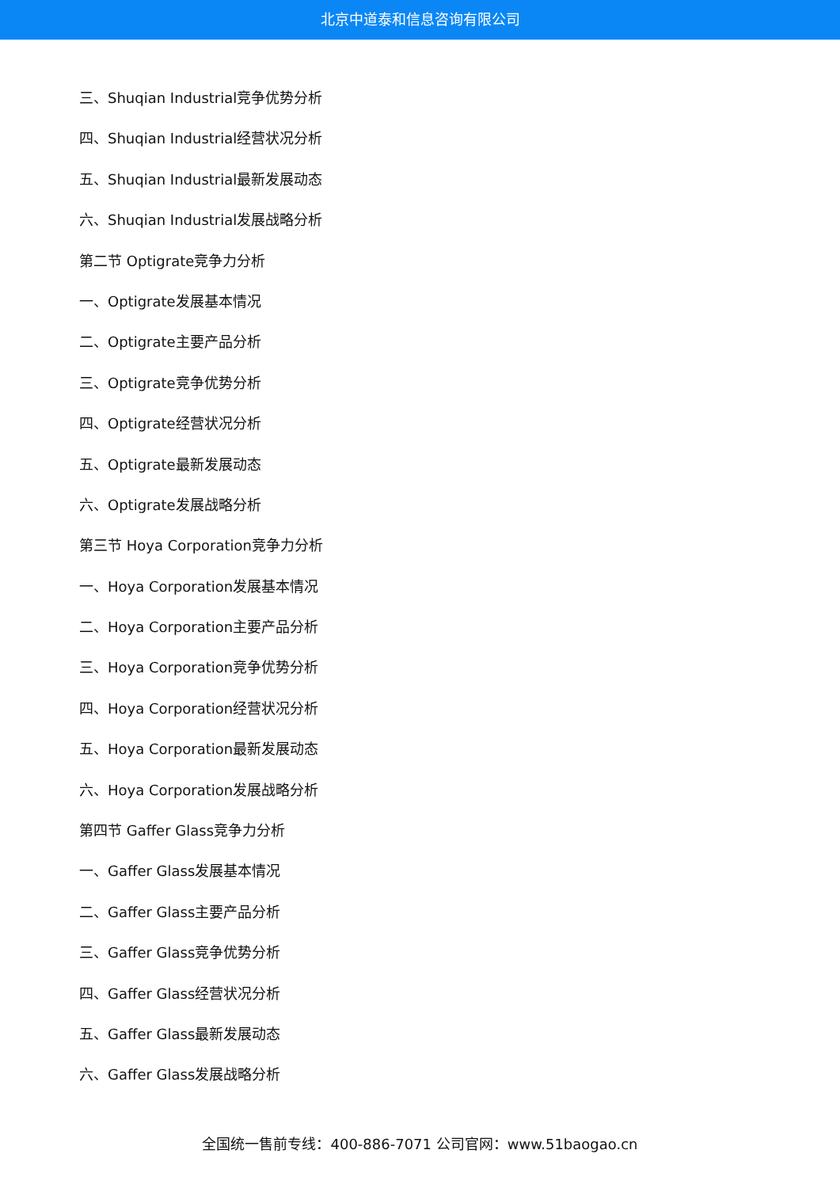北京中道泰和信息咨询有限公司
三、Shuqian Industrial竞争优势分析
四、Shuqian Industrial经营状况分析
五、Shuqian Industrial最新发展动态
六、Shuqian Industrial发展战略分析
第二节 Optigrate竞争力分析
一、Optigrate发展基本情况
二、Optigrate主要产品分析
三、Optigrate竞争优势分析
四、Optigrate经营状况分析
五、Optigrate最新发展动态
六、Optigrate发展战略分析
第三节 Hoya Corporation竞争力分析
一、Hoya Corporation发展基本情况
二、Hoya Corporation主要产品分析
三、Hoya Corporation竞争优势分析
四、Hoya Corporation经营状况分析
五、Hoya Corporation最新发展动态
六、Hoya Corporation发展战略分析
第四节 Gaffer Glass竞争力分析
一、Gaffer Glass发展基本情况
二、Gaffer Glass主要产品分析
三、Gaffer Glass竞争优势分析
四、Gaffer Glass经营状况分析
五、Gaffer Glass最新发展动态
六、Gaffer Glass发展战略分析
全国统一售前专线：400-886-7071 公司官网：www.51baogao.cn